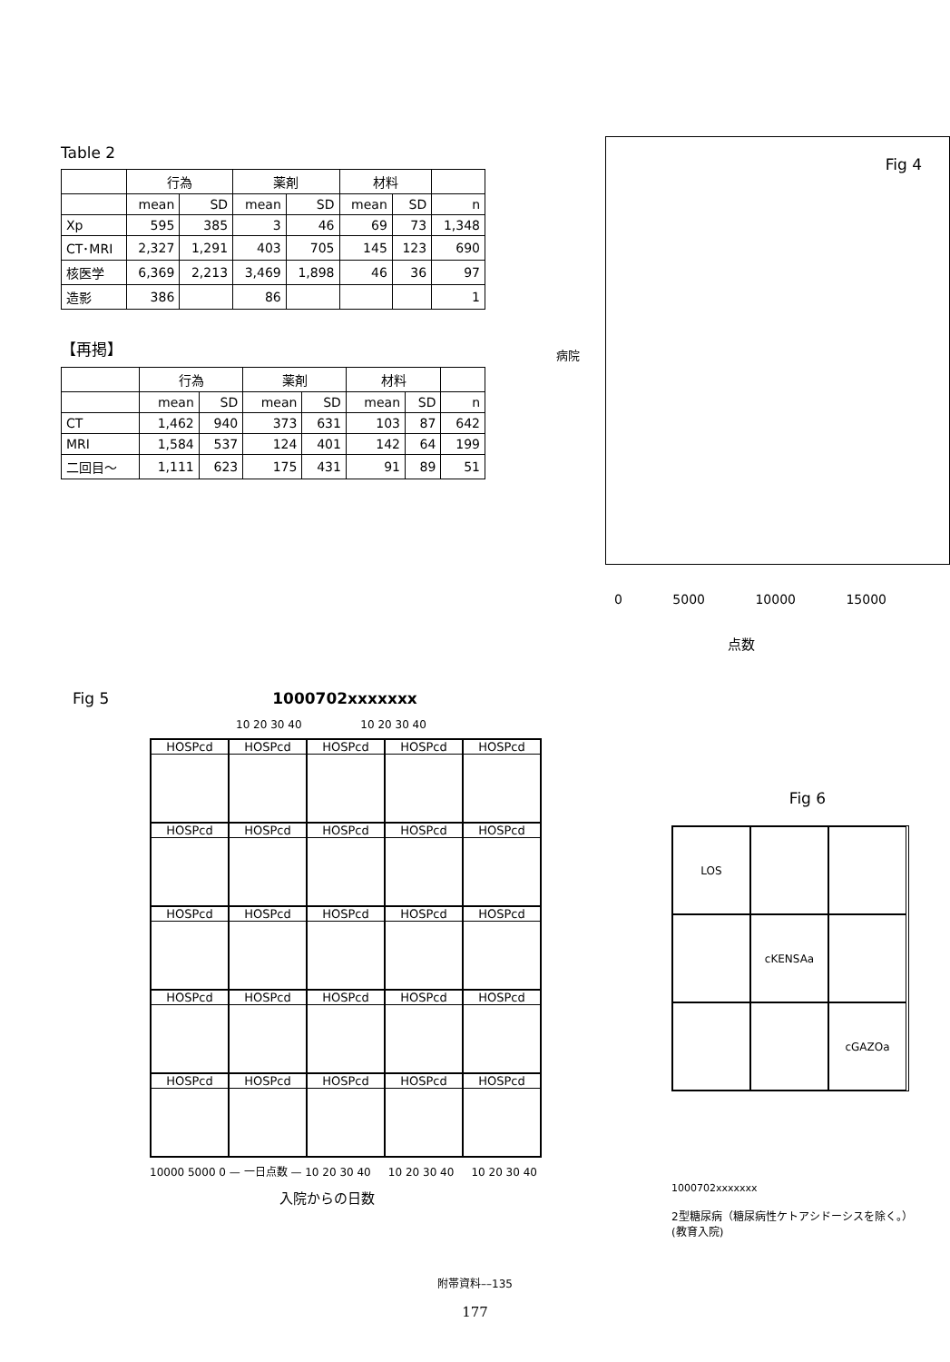Table 2
| | 行為 | | 薬剤 | | 材料 | | |
| --- | --- | --- | --- | --- | --- | --- | --- |
| | mean | SD | mean | SD | mean | SD | n |
| Xp | 595 | 385 | 3 | 46 | 69 | 73 | 1,348 |
| CT･MRI | 2,327 | 1,291 | 403 | 705 | 145 | 123 | 690 |
| 核医学 | 6,369 | 2,213 | 3,469 | 1,898 | 46 | 36 | 97 |
| 造影 | 386 | | 86 | | | | 1 |
【再掲】
| | 行為 | | 薬剤 | | 材料 | | |
| --- | --- | --- | --- | --- | --- | --- | --- |
| | mean | SD | mean | SD | mean | SD | n |
| CT | 1,462 | 940 | 373 | 631 | 103 | 87 | 642 |
| MRI | 1,584 | 537 | 124 | 401 | 142 | 64 | 199 |
| 二回目～ | 1,111 | 623 | 175 | 431 | 91 | 89 | 51 |
Fig 4
病院
0 5000 10000 15000
点数
Fig 5 1000702xxxxxxx
10 20 30 40 10 20 30 40
HOSPcd
HOSPcd
HOSPcd
HOSPcd
HOSPcd
HOSPcd
HOSPcd
HOSPcd
HOSPcd
HOSPcd
HOSPcd
HOSPcd
HOSPcd
HOSPcd
HOSPcd
HOSPcd
HOSPcd
HOSPcd
HOSPcd
HOSPcd
HOSPcd
HOSPcd
HOSPcd
HOSPcd
HOSPcd
10000 5000 0 — 一日点数 — 10 20 30 40 10 20 30 40 10 20 30 40
入院からの日数
Fig 6
LOS
cKENSAa
cGAZOa
1000702xxxxxxx
2型糖尿病（糖尿病性ケトアシドーシスを除く。）
(教育入院)
附帯資料––135
177